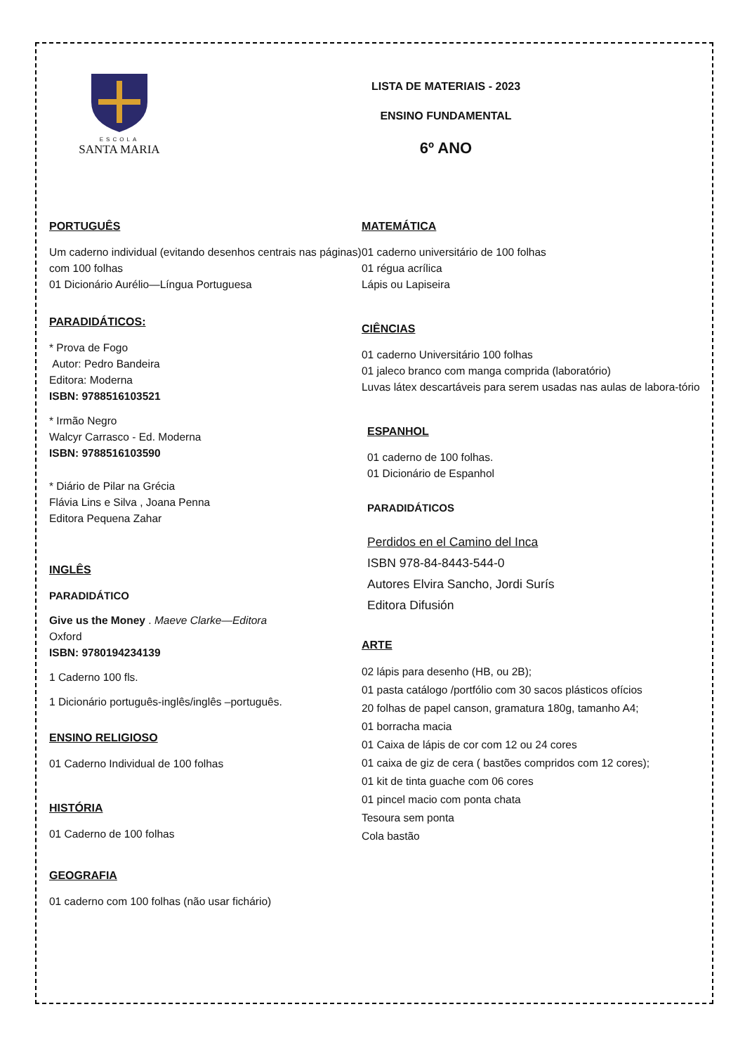ESCOLA
SANTA MARIA
LISTA DE MATERIAIS - 2023
ENSINO FUNDAMENTAL
6º ANO
PORTUGUÊS
Um caderno individual (evitando desenhos centrais nas páginas) com 100 folhas
01 Dicionário Aurélio—Língua Portuguesa
PARADIDÁTICOS:
* Prova de Fogo
Autor: Pedro Bandeira
Editora: Moderna
ISBN: 9788516103521
* Irmão Negro
Walcyr Carrasco - Ed. Moderna
ISBN: 9788516103590
* Diário de Pilar na Grécia
Flávia Lins e Silva , Joana Penna
Editora Pequena Zahar
INGLÊS
PARADIDÁTICO
Give us the Money . Maeve Clarke—Editora
Oxford
ISBN: 9780194234139
1 Caderno 100 fls.
1 Dicionário português-inglês/inglês –português.
ENSINO RELIGIOSO
01 Caderno Individual de 100 folhas
HISTÓRIA
01 Caderno de 100 folhas
GEOGRAFIA
01 caderno com 100 folhas (não usar fichário)
MATEMÁTICA
01 caderno universitário de 100 folhas
01 régua acrílica
Lápis ou Lapiseira
CIÊNCIAS
01 caderno Universitário 100 folhas
01 jaleco branco com manga comprida (laboratório)
Luvas látex descartáveis para serem usadas nas aulas de labora-tório
ESPANHOL
01 caderno de 100 folhas.
01 Dicionário de Espanhol
PARADIDÁTICOS
Perdidos en el Camino del Inca
ISBN 978-84-8443-544-0
Autores Elvira Sancho, Jordi Surís
Editora Difusión
ARTE
02 lápis para desenho (HB, ou 2B);
01 pasta catálogo /portfólio com 30 sacos plásticos ofícios
20 folhas de papel canson, gramatura 180g, tamanho A4;
01 borracha macia
01 Caixa de lápis de cor com 12 ou 24 cores
01 caixa de giz de cera ( bastões compridos com 12 cores);
01 kit de tinta guache com 06 cores
01 pincel macio com ponta chata
Tesoura sem ponta
Cola bastão